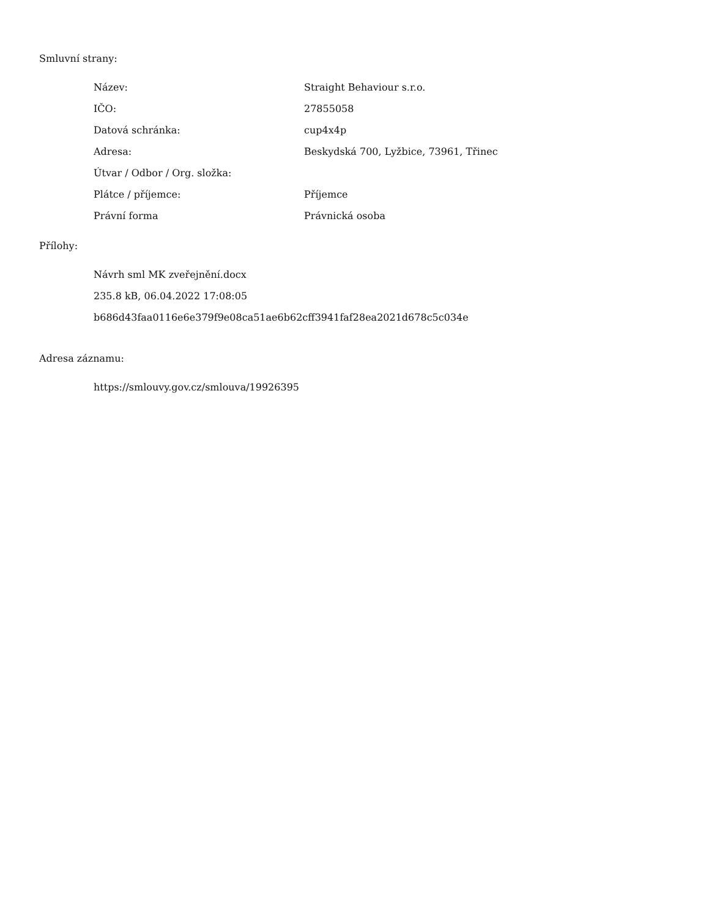Smluvní strany:
| Název: | Straight Behaviour s.r.o. |
| IČO: | 27855058 |
| Datová schránka: | cup4x4p |
| Adresa: | Beskydská 700, Lyžbice, 73961, Třinec |
| Útvar / Odbor / Org. složka: | |
| Plátce / příjemce: | Příjemce |
| Právní forma | Právnická osoba |
Přílohy:
Návrh sml MK zveřejnění.docx
235.8 kB, 06.04.2022 17:08:05
b686d43faa0116e6e379f9e08ca51ae6b62cff3941faf28ea2021d678c5c034e
Adresa záznamu:
https://smlouvy.gov.cz/smlouva/19926395